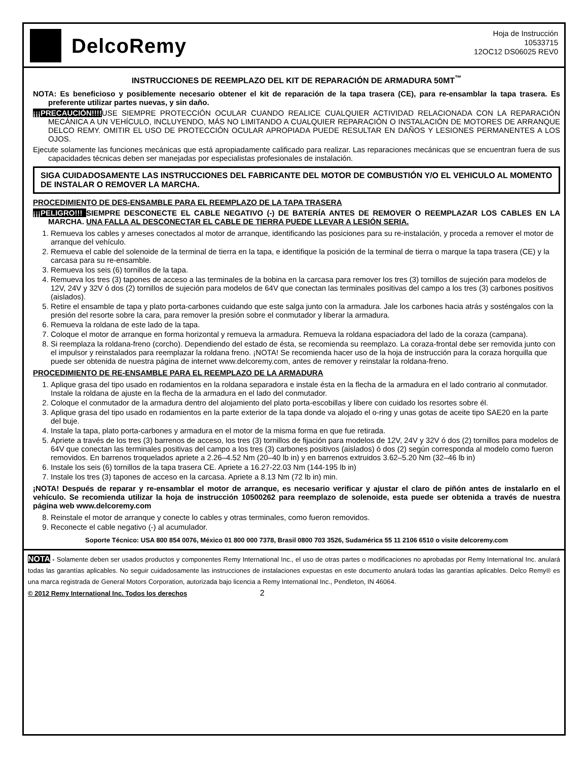DelcoRemy
Hoja de Instrucción
10533715
12OC12 DS06025 REV0
INSTRUCCIONES DE REEMPLAZO DEL KIT DE REPARACIÓN DE ARMADURA 50MT<sup>™</sup>
NOTA: Es beneficioso y posiblemente necesario obtener el kit de reparación de la tapa trasera (CE), para re-ensamblar la tapa trasera. Es preferente utilizar partes nuevas, y sin daño.
¡¡¡PRECAUCIÓN!!!!USE SIEMPRE PROTECCIÓN OCULAR CUANDO REALICE CUALQUIER ACTIVIDAD RELACIONADA CON LA REPARACIÓN MECÁNICA A UN VEHÍCULO, INCLUYENDO, MÁS NO LIMITANDO A CUALQUIER REPARACIÓN O INSTALACIÓN DE MOTORES DE ARRANQUE DELCO REMY. OMITIR EL USO DE PROTECCIÓN OCULAR APROPIADA PUEDE RESULTAR EN DAÑOS Y LESIONES PERMANENTES A LOS OJOS.
Ejecute solamente las funciones mecánicas que está apropiadamente calificado para realizar. Las reparaciones mecánicas que se encuentran fuera de sus capacidades técnicas deben ser manejadas por especialistas profesionales de instalación.
SIGA CUIDADOSAMENTE LAS INSTRUCCIONES DEL FABRICANTE DEL MOTOR DE COMBUSTIÓN Y/O EL VEHICULO AL MOMENTO DE INSTALAR O REMOVER LA MARCHA.
PROCEDIMIENTO DE DES-ENSAMBLE PARA EL REEMPLAZO DE LA TAPA TRASERA
¡¡¡PELIGRO!!! SIEMPRE DESCONECTE EL CABLE NEGATIVO (-) DE BATERÍA ANTES DE REMOVER O REEMPLAZAR LOS CABLES EN LA MARCHA. UNA FALLA AL DESCONECTAR EL CABLE DE TIERRA PUEDE LLEVAR A LESIÓN SERIA.
1. Remueva los cables y arneses conectados al motor de arranque, identificando las posiciones para su re-instalación, y proceda a remover el motor de arranque del vehículo.
2. Remueva el cable del solenoide de la terminal de tierra en la tapa, e identifique la posición de la terminal de tierra o marque la tapa trasera (CE) y la carcasa para su re-ensamble.
3. Remueva los seis (6) tornillos de la tapa.
4. Remueva los tres (3) tapones de acceso a las terminales de la bobina en la carcasa para remover los tres (3) tornillos de sujeción para modelos de 12V, 24V y 32V ó dos (2) tornillos de sujeción para modelos de 64V que conectan las terminales positivas del campo a los tres (3) carbones positivos (aislados).
5. Retire el ensamble de tapa y plato porta-carbones cuidando que este salga junto con la armadura. Jale los carbones hacia atrás y sosténgalos con la presión del resorte sobre la cara, para remover la presión sobre el conmutador y liberar la armadura.
6. Remueva la roldana de este lado de la tapa.
7. Coloque el motor de arranque en forma horizontal y remueva la armadura. Remueva la roldana espaciadora del lado de la coraza (campana).
8. Si reemplaza la roldana-freno (corcho). Dependiendo del estado de ésta, se recomienda su reemplazo. La coraza-frontal debe ser removida junto con el impulsor y reinstalados para reemplazar la roldana freno. ¡NOTA! Se recomienda hacer uso de la hoja de instrucción para la coraza horquilla que puede ser obtenida de nuestra página de internet www.delcoremy.com, antes de remover y reinstalar la roldana-freno.
PROCEDIMIENTO DE RE-ENSAMBLE PARA EL REEMPLAZO DE LA ARMADURA
1. Aplique grasa del tipo usado en rodamientos en la roldana separadora e instale ésta en la flecha de la armadura en el lado contrario al conmutador. Instale la roldana de ajuste en la flecha de la armadura en el lado del conmutador.
2. Coloque el conmutador de la armadura dentro del alojamiento del plato porta-escobillas y libere con cuidado los resortes sobre él.
3. Aplique grasa del tipo usado en rodamientos en la parte exterior de la tapa donde va alojado el o-ring y unas gotas de aceite tipo SAE20 en la parte del buje.
4. Instale la tapa, plato porta-carbones y armadura en el motor de la misma forma en que fue retirada.
5. Apriete a través de los tres (3) barrenos de acceso, los tres (3) tornillos de fijación para modelos de 12V, 24V y 32V ó dos (2) tornillos para modelos de 64V que conectan las terminales positivas del campo a los tres (3) carbones positivos (aislados) ó dos (2) según corresponda al modelo como fueron removidos. En barrenos troquelados apriete a 2.26–4.52 Nm (20–40 lb in) y en barrenos extruidos 3.62–5.20 Nm (32–46 lb in)
6. Instale los seis (6) tornillos de la tapa trasera CE. Apriete a 16.27-22.03 Nm (144-195 lb in)
7. Instale los tres (3) tapones de acceso en la carcasa. Apriete a 8.13 Nm (72 lb in) min.
¡NOTA! Después de reparar y re-ensamblar el motor de arranque, es necesario verificar y ajustar el claro de piñón antes de instalarlo en el vehículo. Se recomienda utilizar la hoja de instrucción 10500262 para reemplazo de solenoide, esta puede ser obtenida a través de nuestra página web www.delcoremy.com
8. Reinstale el motor de arranque y conecte lo cables y otras terminales, como fueron removidos.
9. Reconecte el cable negativo (-) al acumulador.
Soporte Técnico: USA 800 854 0076, México 01 800 000 7378, Brasil 0800 703 3526, Sudamérica 55 11 2106 6510 o visite delcoremy.com
NOTA - Solamente deben ser usados productos y componentes Remy International Inc., el uso de otras partes o modificaciones no aprobadas por Remy International Inc. anulará todas las garantías aplicables. No seguir cuidadosamente las instrucciones de instalaciones expuestas en este documento anulará todas las garantías aplicables. Delco Remy® es una marca registrada de General Motors Corporation, autorizada bajo licencia a Remy International Inc., Pendleton, IN 46064.
© 2012 Remy International Inc. Todos los derechos 2